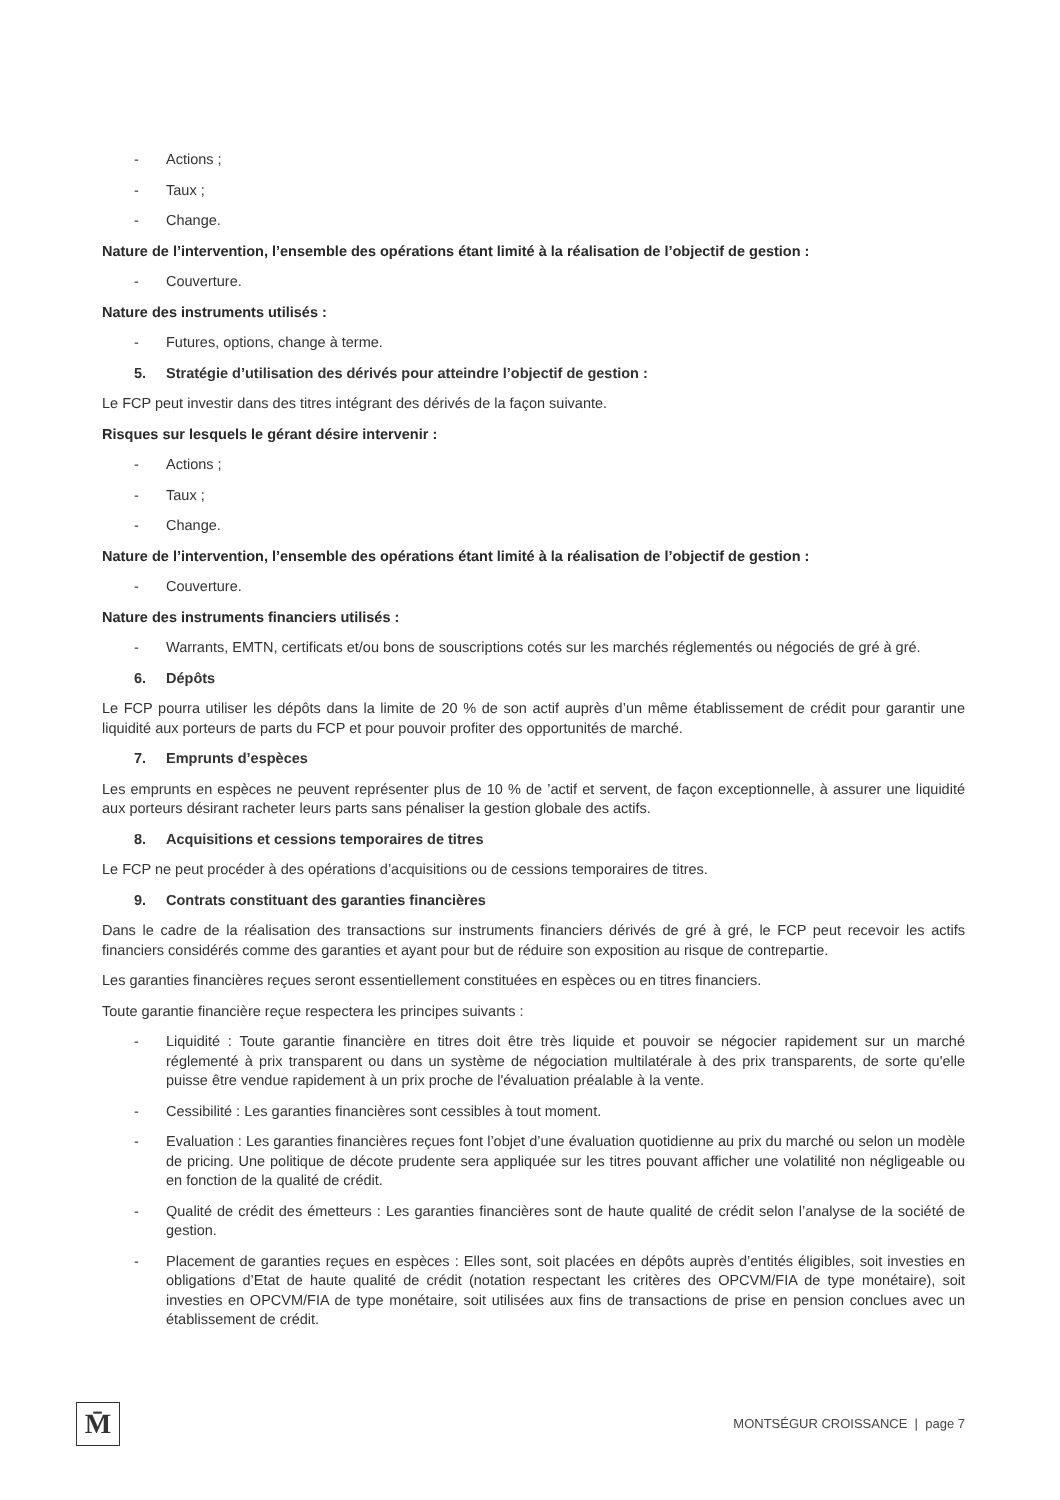- Actions ;
- Taux ;
- Change.
Nature de l’intervention, l’ensemble des opérations étant limité à la réalisation de l’objectif de gestion :
- Couverture.
Nature des instruments utilisés :
- Futures, options, change à terme.
5. Stratégie d’utilisation des dérivés pour atteindre l’objectif de gestion :
Le FCP peut investir dans des titres intégrant des dérivés de la façon suivante.
Risques sur lesquels le gérant désire intervenir :
- Actions ;
- Taux ;
- Change.
Nature de l’intervention, l’ensemble des opérations étant limité à la réalisation de l’objectif de gestion :
- Couverture.
Nature des instruments financiers utilisés :
- Warrants, EMTN, certificats et/ou bons de souscriptions cotés sur les marchés réglementés ou négociés de gré à gré.
6. Dépôts
Le FCP pourra utiliser les dépôts dans la limite de 20 % de son actif auprès d’un même établissement de crédit pour garantir une liquidité aux porteurs de parts du FCP et pour pouvoir profiter des opportunités de marché.
7. Emprunts d’espèces
Les emprunts en espèces ne peuvent représenter plus de 10 % de ’actif et servent, de façon exceptionnelle, à assurer une liquidité aux porteurs désirant racheter leurs parts sans pénaliser la gestion globale des actifs.
8. Acquisitions et cessions temporaires de titres
Le FCP ne peut procéder à des opérations d’acquisitions ou de cessions temporaires de titres.
9. Contrats constituant des garanties financières
Dans le cadre de la réalisation des transactions sur instruments financiers dérivés de gré à gré, le FCP peut recevoir les actifs financiers considérés comme des garanties et ayant pour but de réduire son exposition au risque de contrepartie.
Les garanties financières reçues seront essentiellement constituées en espèces ou en titres financiers.
Toute garantie financière reçue respectera les principes suivants :
- Liquidité : Toute garantie financière en titres doit être très liquide et pouvoir se négocier rapidement sur un marché réglementé à prix transparent ou dans un système de négociation multilatérale à des prix transparents, de sorte qu'elle puisse être vendue rapidement à un prix proche de l'évaluation préalable à la vente.
- Cessibilité : Les garanties financières sont cessibles à tout moment.
- Evaluation : Les garanties financières reçues font l’objet d’une évaluation quotidienne au prix du marché ou selon un modèle de pricing. Une politique de décote prudente sera appliquée sur les titres pouvant afficher une volatilité non négligeable ou en fonction de la qualité de crédit.
- Qualité de crédit des émetteurs : Les garanties financières sont de haute qualité de crédit selon l’analyse de la société de gestion.
- Placement de garanties reçues en espèces : Elles sont, soit placées en dépôts auprès d’entités éligibles, soit investies en obligations d’Etat de haute qualité de crédit (notation respectant les critères des OPCVM/FIA de type monétaire), soit investies en OPCVM/FIA de type monétaire, soit utilisées aux fins de transactions de prise en pension conclues avec un établissement de crédit.
M̄
MONTSÉGUR CROISSANCE | page 7